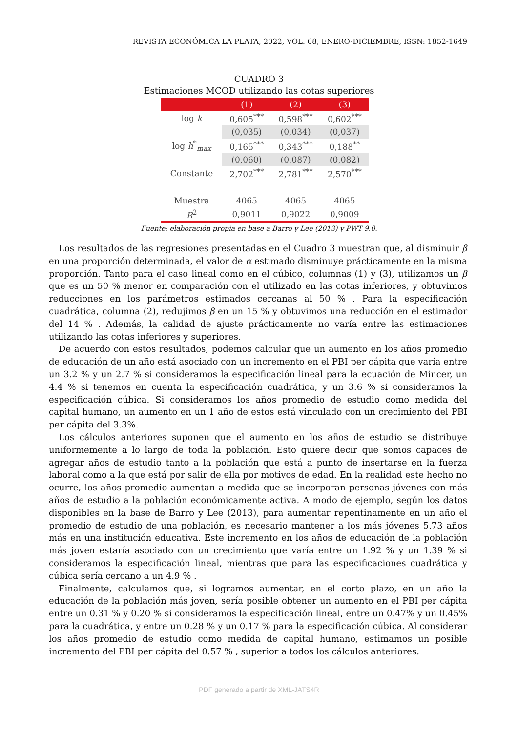REVISTA ECONÓMICA LA PLATA, 2022, VOL. 68, ENERO-DICIEMBRE, ISSN: 1852-1649
CUADRO 3
Estimaciones MCOD utilizando las cotas superiores
| | (1) | (2) | (3) |
| --- | --- | --- | --- |
| log k | 0,605<sup>***</sup> | 0,598<sup>***</sup> | 0,602<sup>***</sup> |
| | (0,035) | (0,034) | (0,037) |
| log h<sup>*</sup><sub>max</sub> | 0,165<sup>***</sup> | 0,343<sup>***</sup> | 0,188<sup>**</sup> |
| | (0,060) | (0,087) | (0,082) |
| Constante | 2,702<sup>***</sup> | 2,781<sup>***</sup> | 2,570<sup>***</sup> |
| Muestra | 4065 | 4065 | 4065 |
| R<sup>2</sup> | 0,9011 | 0,9022 | 0,9009 |
Fuente: elaboración propia en base a Barro y Lee (2013) y PWT 9.0.
Los resultados de las regresiones presentadas en el Cuadro 3 muestran que, al disminuir β en una proporción determinada, el valor de α estimado disminuye prácticamente en la misma proporción. Tanto para el caso lineal como en el cúbico, columnas (1) y (3), utilizamos un β que es un 50 % menor en comparación con el utilizado en las cotas inferiores, y obtuvimos reducciones en los parámetros estimados cercanas al 50 % . Para la especificación cuadrática, columna (2), redujimos β en un 15 % y obtuvimos una reducción en el estimador del 14 % . Además, la calidad de ajuste prácticamente no varía entre las estimaciones utilizando las cotas inferiores y superiores.
De acuerdo con estos resultados, podemos calcular que un aumento en los años promedio de educación de un año está asociado con un incremento en el PBI per cápita que varía entre un 3.2 % y un 2.7 % si consideramos la especificación lineal para la ecuación de Mincer, un 4.4 % si tenemos en cuenta la especificación cuadrática, y un 3.6 % si consideramos la especificación cúbica. Si consideramos los años promedio de estudio como medida del capital humano, un aumento en un 1 año de estos está vinculado con un crecimiento del PBI per cápita del 3.3%.
Los cálculos anteriores suponen que el aumento en los años de estudio se distribuye uniformemente a lo largo de toda la población. Esto quiere decir que somos capaces de agregar años de estudio tanto a la población que está a punto de insertarse en la fuerza laboral como a la que está por salir de ella por motivos de edad. En la realidad este hecho no ocurre, los años promedio aumentan a medida que se incorporan personas jóvenes con más años de estudio a la población económicamente activa. A modo de ejemplo, según los datos disponibles en la base de Barro y Lee (2013), para aumentar repentinamente en un año el promedio de estudio de una población, es necesario mantener a los más jóvenes 5.73 años más en una institución educativa. Este incremento en los años de educación de la población más joven estaría asociado con un crecimiento que varía entre un 1.92 % y un 1.39 % si consideramos la especificación lineal, mientras que para las especificaciones cuadrática y cúbica sería cercano a un 4.9 % .
Finalmente, calculamos que, si logramos aumentar, en el corto plazo, en un año la educación de la población más joven, sería posible obtener un aumento en el PBI per cápita entre un 0.31 % y 0.20 % si consideramos la especificación lineal, entre un 0.47% y un 0.45% para la cuadrática, y entre un 0.28 % y un 0.17 % para la especificación cúbica. Al considerar los años promedio de estudio como medida de capital humano, estimamos un posible incremento del PBI per cápita del 0.57 % , superior a todos los cálculos anteriores.
PDF generado a partir de XML-JATS4R